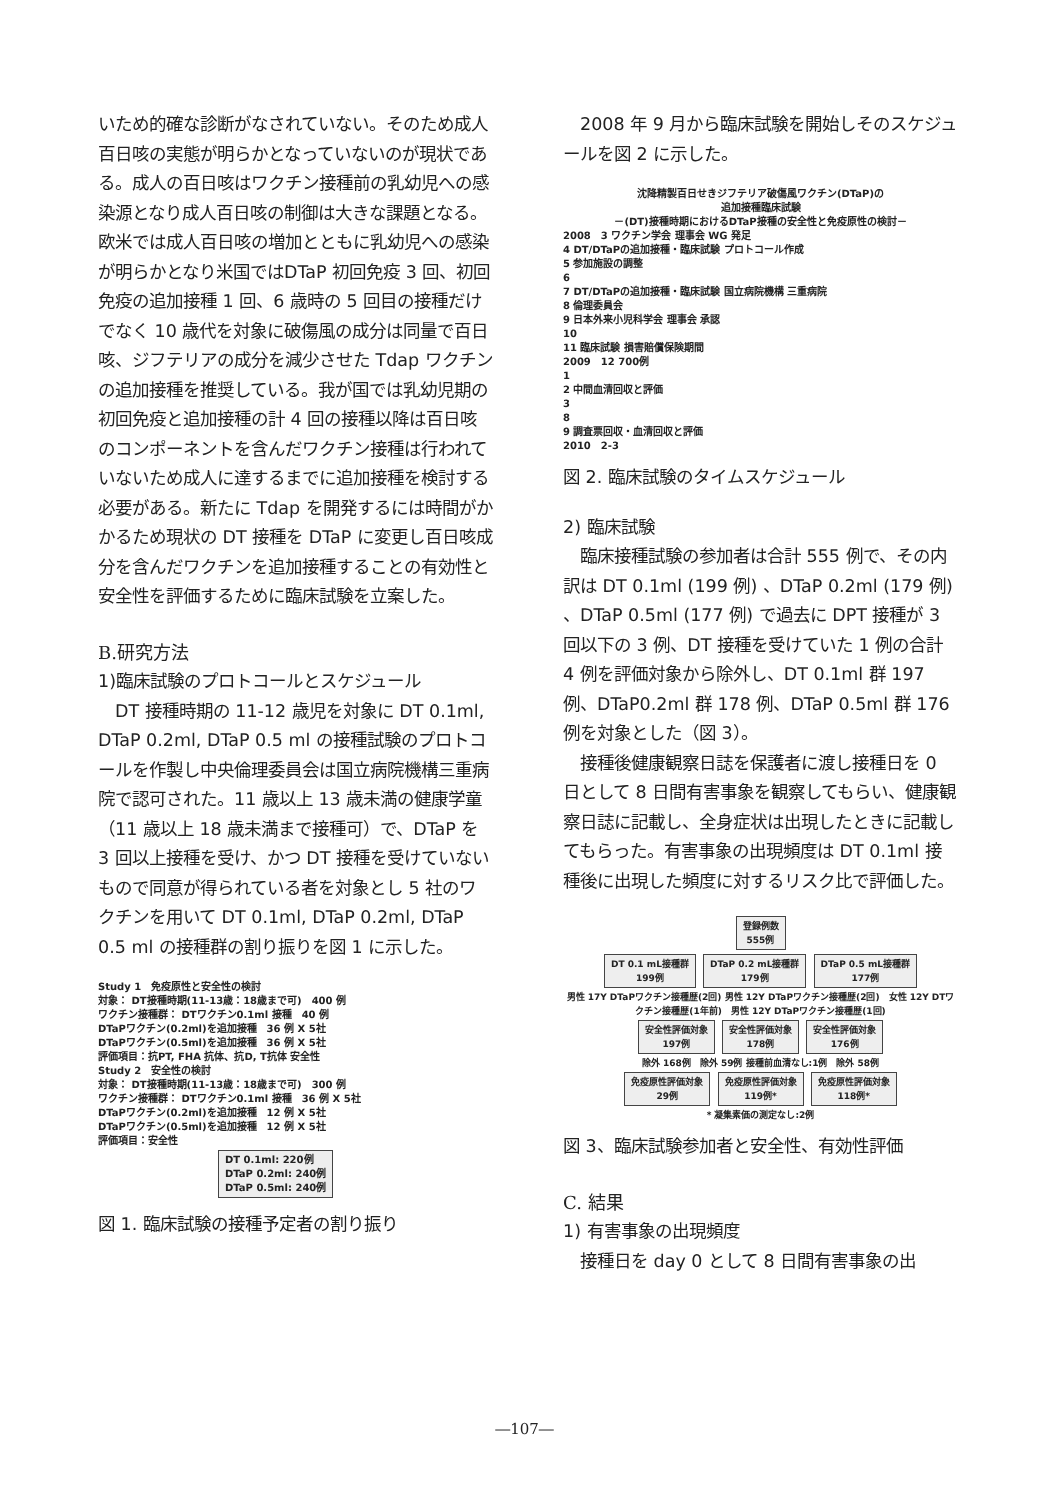いため的確な診断がなされていない。そのため成人百日咳の実態が明らかとなっていないのが現状である。成人の百日咳はワクチン接種前の乳幼児への感染源となり成人百日咳の制御は大きな課題となる。欧米では成人百日咳の増加とともに乳幼児への感染が明らかとなり米国ではDTaP 初回免疫 3 回、初回免疫の追加接種 1 回、6 歳時の 5 回目の接種だけでなく 10 歳代を対象に破傷風の成分は同量で百日咳、ジフテリアの成分を減少させた Tdap ワクチンの追加接種を推奨している。我が国では乳幼児期の初回免疫と追加接種の計 4 回の接種以降は百日咳のコンポーネントを含んだワクチン接種は行われていないため成人に達するまでに追加接種を検討する必要がある。新たに Tdap を開発するには時間がかかるため現状の DT 接種を DTaP に変更し百日咳成分を含んだワクチンを追加接種することの有効性と安全性を評価するために臨床試験を立案した。
B.研究方法
1)臨床試験のプロトコールとスケジュール
　DT 接種時期の 11-12 歳児を対象に DT 0.1ml, DTaP 0.2ml, DTaP 0.5 ml の接種試験のプロトコールを作製し中央倫理委員会は国立病院機構三重病院で認可された。11 歳以上 13 歳未満の健康学童（11 歳以上 18 歳未満まで接種可）で、DTaP を 3 回以上接種を受け、かつ DT 接種を受けていないもので同意が得られている者を対象とし 5 社のワクチンを用いて DT 0.1ml, DTaP 0.2ml, DTaP 0.5 ml の接種群の割り振りを図 1 に示した。
Study 1　免疫原性と安全性の検討
対象： DT接種時期(11-13歳：18歳まで可)　400 例
ワクチン接種群： DTワクチン0.1ml 接種　40 例
DTaPワクチン(0.2ml)を追加接種　36 例 X 5社
DTaPワクチン(0.5ml)を追加接種　36 例 X 5社
評価項目：抗PT, FHA 抗体、抗D, T抗体 安全性
Study 2　安全性の検討
対象： DT接種時期(11-13歳：18歳まで可)　300 例
ワクチン接種群： DTワクチン0.1ml 接種　36 例 X 5社
DTaPワクチン(0.2ml)を追加接種　12 例 X 5社
DTaPワクチン(0.5ml)を追加接種　12 例 X 5社
評価項目：安全性
DT 0.1ml: 220例
DTaP 0.2ml: 240例
DTaP 0.5ml: 240例
図 1. 臨床試験の接種予定者の割り振り
　2008 年 9 月から臨床試験を開始しそのスケジュールを図 2 に示した。
沈降精製百日せきジフテリア破傷風ワクチン(DTaP)の
追加接種臨床試験
－(DT)接種時期におけるDTaP接種の安全性と免疫原性の検討－
2008　3 ワクチン学会 理事会 WG 発足
4 DT/DTaPの追加接種・臨床試験 プロトコール作成
5 参加施設の調整
6
7 DT/DTaPの追加接種・臨床試験 国立病院機構 三重病院
8 倫理委員会
9 日本外来小児科学会 理事会 承認
10
11 臨床試験 損害賠償保険期間
2009　12 700例
1
2 中間血清回収と評価
3
8
9 調査票回収・血清回収と評価
2010　2-3
図 2. 臨床試験のタイムスケジュール
2) 臨床試験
　臨床接種試験の参加者は合計 555 例で、その内訳は DT 0.1ml (199 例) 、DTaP 0.2ml (179 例) 、DTaP 0.5ml (177 例) で過去に DPT 接種が 3 回以下の 3 例、DT 接種を受けていた 1 例の合計 4 例を評価対象から除外し、DT 0.1ml 群 197 例、DTaP0.2ml 群 178 例、DTaP 0.5ml 群 176 例を対象とした（図 3）。
　接種後健康観察日誌を保護者に渡し接種日を 0 日として 8 日間有害事象を観察してもらい、健康観察日誌に記載し、全身症状は出現したときに記載してもらった。有害事象の出現頻度は DT 0.1ml 接種後に出現した頻度に対するリスク比で評価した。
登録例数
555例
DT 0.1 mL接種群
199例
DTaP 0.2 mL接種群
179例
DTaP 0.5 mL接種群
177例
男性 17Y DTaPワクチン接種歴(2回) 男性 12Y DTaPワクチン接種歴(2回)　女性 12Y DTワクチン接種歴(1年前)　男性 12Y DTaPワクチン接種歴(1回)
安全性評価対象
197例
安全性評価対象
178例
安全性評価対象
176例
除外 168例　除外 59例 接種前血清なし:1例　除外 58例
免疫原性評価対象
29例
免疫原性評価対象
119例*
免疫原性評価対象
118例*
* 凝集素価の測定なし:2例
図 3、臨床試験参加者と安全性、有効性評価
C. 結果
1) 有害事象の出現頻度
　接種日を day 0 として 8 日間有害事象の出
―107―